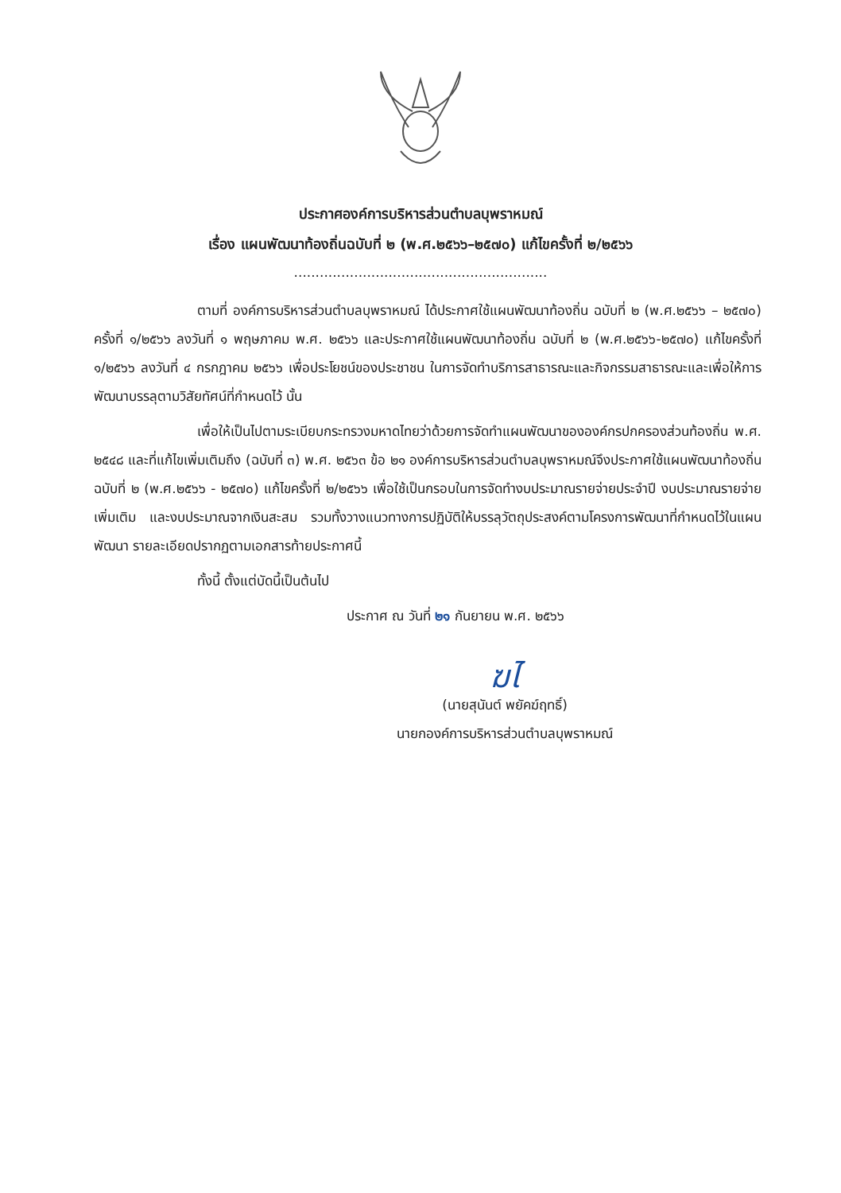ประกาศองค์การบริหารส่วนตำบลบุพราหมณ์
เรื่อง แผนพัฒนาท้องถิ่นฉบับที่ ๒ (พ.ศ.๒๕๖๖–๒๕๗๐) แก้ไขครั้งที่ ๒/๒๕๖๖
...........................................................
ตามที่ องค์การบริหารส่วนตำบลบุพราหมณ์ ได้ประกาศใช้แผนพัฒนาท้องถิ่น ฉบับที่ ๒ (พ.ศ.๒๕๖๖ – ๒๕๗๐) ครั้งที่ ๑/๒๕๖๖ ลงวันที่ ๑ พฤษภาคม พ.ศ. ๒๕๖๖ และประกาศใช้แผนพัฒนาท้องถิ่น ฉบับที่ ๒ (พ.ศ.๒๕๖๖-๒๕๗๐) แก้ไขครั้งที่ ๑/๒๕๖๖ ลงวันที่ ๔ กรกฎาคม ๒๕๖๖ เพื่อประโยชน์ของประชาชน ในการจัดทำบริการสาธารณะและกิจกรรมสาธารณะและเพื่อให้การพัฒนาบรรลุตามวิสัยทัศน์ที่กำหนดไว้ นั้น
เพื่อให้เป็นไปตามระเบียบกระทรวงมหาดไทยว่าด้วยการจัดทำแผนพัฒนาขององค์กรปกครองส่วนท้องถิ่น พ.ศ. ๒๕๔๘ และที่แก้ไขเพิ่มเติมถึง (ฉบับที่ ๓) พ.ศ. ๒๕๖๓ ข้อ ๒๑ องค์การบริหารส่วนตำบลบุพราหมณ์จึงประกาศใช้แผนพัฒนาท้องถิ่นฉบับที่ ๒ (พ.ศ.๒๕๖๖ - ๒๕๗๐) แก้ไขครั้งที่ ๒/๒๕๖๖ เพื่อใช้เป็นกรอบในการจัดทำงบประมาณรายจ่ายประจำปี งบประมาณรายจ่ายเพิ่มเติม และงบประมาณจากเงินสะสม รวมทั้งวางแนวทางการปฏิบัติให้บรรลุวัตถุประสงค์ตามโครงการพัฒนาที่กำหนดไว้ในแผนพัฒนา รายละเอียดปรากฏตามเอกสารท้ายประกาศนี้
ทั้งนี้ ตั้งแต่บัดนี้เป็นต้นไป
ประกาศ ณ วันที่ ๒๑ กันยายน พ.ศ. ๒๕๖๖
ฆไ
(นายสุนันต์ พยัคฆ์ฤทธิ์)
นายกองค์การบริหารส่วนตำบลบุพราหมณ์